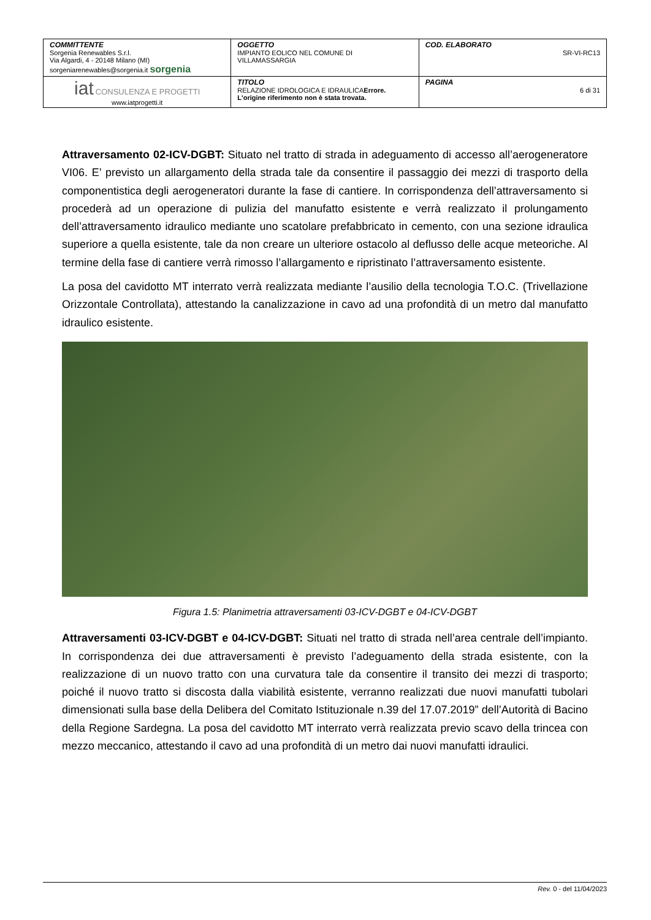| COMMITTENTE Sorgenia Renewables S.r.l. Via Algardi, 4 - 20148 Milano (MI) sorgeniarenewables@sorgenia.it sorgenia | OGGETTO IMPIANTO EOLICO NEL COMUNE DI VILLAMASSARGIA | COD. ELABORATO SR-VI-RC13 |
| iat CONSULENZA E PROGETTI www.iatprogetti.it | TITOLO RELAZIONE IDROLOGICA E IDRAULICA Errore. L'origine riferimento non è stata trovata. | PAGINA 6 di 31 |
Attraversamento 02-ICV-DGBT: Situato nel tratto di strada in adeguamento di accesso all’aerogeneratore VI06. E’ previsto un allargamento della strada tale da consentire il passaggio dei mezzi di trasporto della componentistica degli aerogeneratori durante la fase di cantiere. In corrispondenza dell’attraversamento si procederà ad un operazione di pulizia del manufatto esistente e verrà realizzato il prolungamento dell’attraversamento idraulico mediante uno scatolare prefabbricato in cemento, con una sezione idraulica superiore a quella esistente, tale da non creare un ulteriore ostacolo al deflusso delle acque meteoriche. Al termine della fase di cantiere verrà rimosso l’allargamento e ripristinato l’attraversamento esistente.
La posa del cavidotto MT interrato verrà realizzata mediante l’ausilio della tecnologia T.O.C. (Trivellazione Orizzontale Controllata), attestando la canalizzazione in cavo ad una profondità di un metro dal manufatto idraulico esistente.
Figura 1.5: Planimetria attraversamenti 03-ICV-DGBT e 04-ICV-DGBT
Attraversamenti 03-ICV-DGBT e 04-ICV-DGBT: Situati nel tratto di strada nell’area centrale dell’impianto. In corrispondenza dei due attraversamenti è previsto l’adeguamento della strada esistente, con la realizzazione di un nuovo tratto con una curvatura tale da consentire il transito dei mezzi di trasporto; poiché il nuovo tratto si discosta dalla viabilità esistente, verranno realizzati due nuovi manufatti tubolari dimensionati sulla base della Delibera del Comitato Istituzionale n.39 del 17.07.2019” dell’Autorità di Bacino della Regione Sardegna. La posa del cavidotto MT interrato verrà realizzata previo scavo della trincea con mezzo meccanico, attestando il cavo ad una profondità di un metro dai nuovi manufatti idraulici.
Rev. 0 - del 11/04/2023